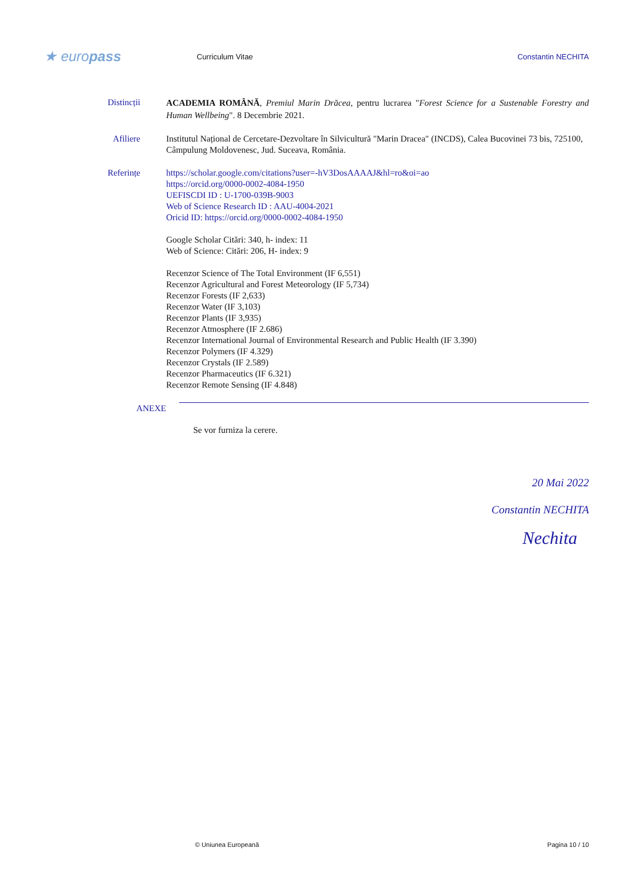★ europass
Curriculum Vitae Constantin NECHITA
Distincții
ACADEMIA ROMÂNĂ, Premiul Marin Drăcea, pentru lucrarea "Forest Science for a Sustenable Forestry and Human Wellbeing". 8 Decembrie 2021.
Afiliere Institutul Național de Cercetare-Dezvoltare în Silvicultură "Marin Dracea" (INCDS), Calea Bucovinei 73 bis, 725100, Câmpulung Moldovenesc, Jud. Suceava, România.
Referințe https://scholar.google.com/citations?user=-hV3DosAAAAJ&hl=ro&oi=ao
https://orcid.org/0000-0002-4084-1950
UEFISCDI ID : U-1700-039B-9003
Web of Science Research ID : AAU-4004-2021
Oricid ID: https://orcid.org/0000-0002-4084-1950
Google Scholar Citări: 340, h- index: 11
Web of Science: Citări: 206, H- index: 9
Recenzor Science of The Total Environment (IF 6,551)
Recenzor Agricultural and Forest Meteorology (IF 5,734)
Recenzor Forests (IF 2,633)
Recenzor Water (IF 3,103)
Recenzor Plants (IF 3,935)
Recenzor Atmosphere (IF 2.686)
Recenzor International Journal of Environmental Research and Public Health (IF 3.390)
Recenzor Polymers (IF 4.329)
Recenzor Crystals (IF 2.589)
Recenzor Pharmaceutics (IF 6.321)
Recenzor Remote Sensing (IF 4.848)
ANEXE
Se vor furniza la cerere.
20 Mai 2022
Constantin NECHITA
Nechita
© Uniunea Europeană Pagina 10 / 10